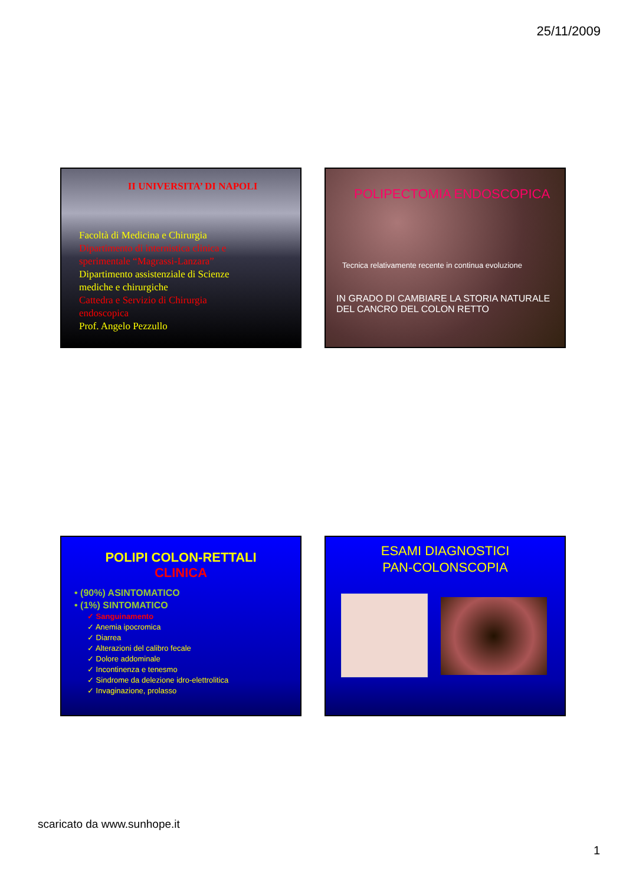25/11/2009
II UNIVERSITA’ DI NAPOLI
Facoltà di Medicina e Chirurgia
Dipartimento di internistica clinica e sperimentale “Magrassi-Lanzara”
Dipartimento assistenziale di Scienze mediche e chirurgiche
Cattedra e Servizio di Chirurgia endoscopica
Prof. Angelo Pezzullo
POLIPECTOMIA ENDOSCOPICA
Tecnica relativamente recente in continua evoluzione
IN GRADO DI CAMBIARE LA STORIA NATURALE
DEL CANCRO DEL COLON RETTO
POLIPI COLON-RETTALI
CLINICA
• (90%) ASINTOMATICO
• (1%) SINTOMATICO
✓ Sanguinamento
✓ Anemia ipocromica
✓ Diarrea
✓ Alterazioni del calibro fecale
✓ Dolore addominale
✓ Incontinenza e tenesmo
✓ Sindrome da delezione idro-elettrolitica
✓ Invaginazione, prolasso
ESAMI DIAGNOSTICI
PAN-COLONSCOPIA
scaricato da www.sunhope.it
1